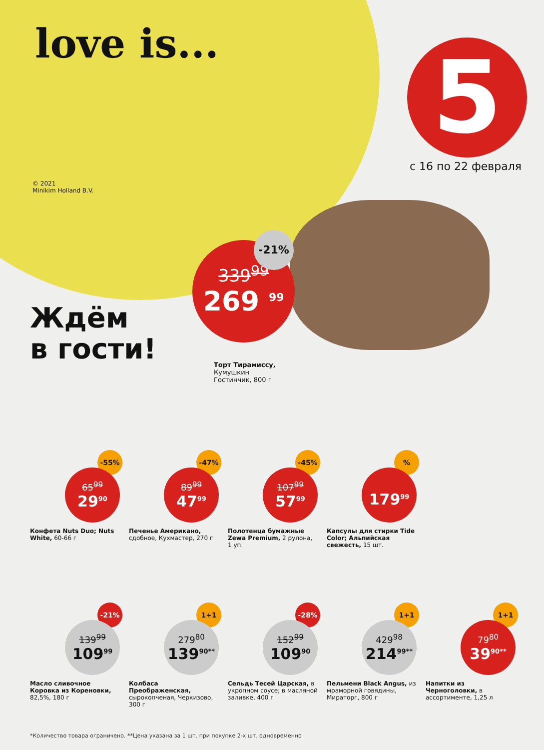love is...
© 2021
Minikim Holland B.V.
5
с 16 по 22 февраля
339<sup>99</sup>
269 <sup>99</sup>
-21%
Ждём
в гости!
Торт Тирамиссу,
Кумушкин
Гостинчик, 800 г
-55%
65<sup>99</sup>
29<sup>90</sup>
Конфета Nuts Duo; Nuts White, 60-66 г
-47%
89<sup>99</sup>
47<sup>99</sup>
Печенье Американо, сдобное, Кухмастер, 270 г
-45%
107<sup>99</sup>
57<sup>99</sup>
Полотенца бумажные Zewa Premium, 2 рулона, 1 уп.
%
179<sup>99</sup>
Капсулы для стирки Tide Color; Альпийская свежесть, 15 шт.
-21%
139<sup>99</sup>
109<sup>99</sup>
Масло сливочное Коровка из Кореновки, 82,5%, 180 г
1+1
279<sup>80</sup>
139<sup>90**</sup>
Колбаса Преображенская, сырокопченая, Черкизово, 300 г
-28%
152<sup>99</sup>
109<sup>90</sup>
Сельдь Тесей Царская, в укропном соусе; в масляной заливке, 400 г
1+1
429<sup>98</sup>
214<sup>99**</sup>
Пельмени Black Angus, из мраморной говядины, Мираторг, 800 г
1+1
79<sup>80</sup>
39<sup>90**</sup>
Напитки из Черноголовки, в ассортименте, 1,25 л
*Количество товара ограничено. **Цена указана за 1 шт. при покупке 2-х шт. одновременно